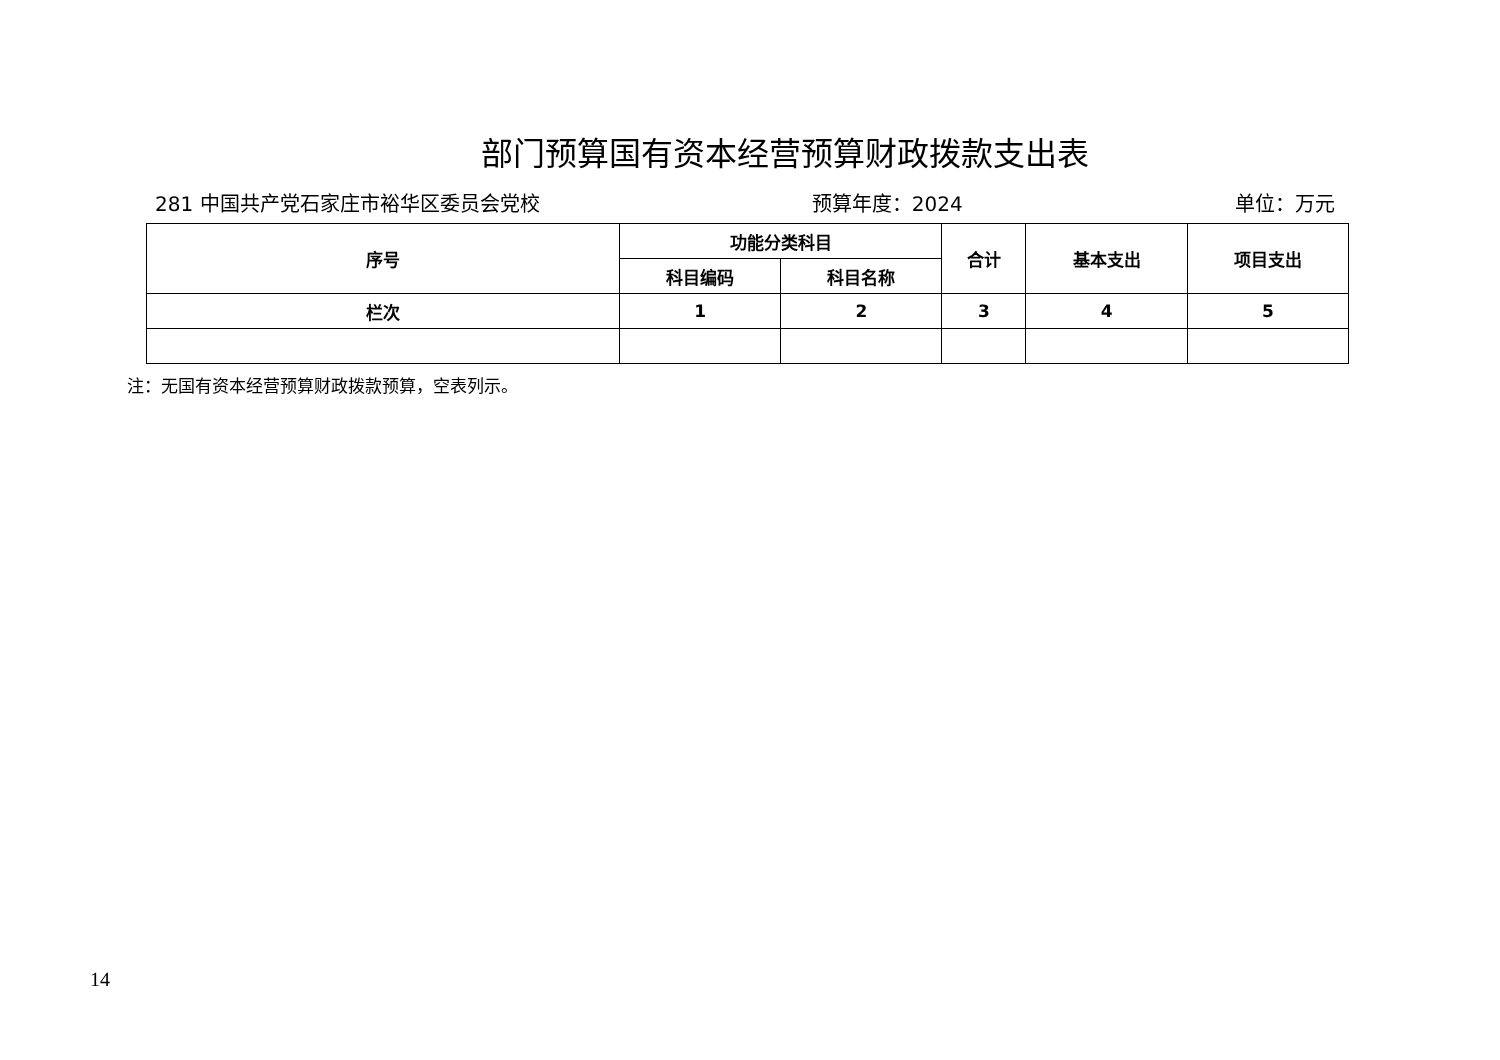部门预算国有资本经营预算财政拨款支出表
281 中国共产党石家庄市裕华区委员会党校 预算年度：2024 单位：万元
| 序号 | 功能分类科目 | | 合计 | 基本支出 | 项目支出 |
| --- | --- | --- | --- | --- | --- |
| | 科目编码 | 科目名称 | | | |
| 栏次 | 1 | 2 | 3 | 4 | 5 |
注：无国有资本经营预算财政拨款预算，空表列示。
14